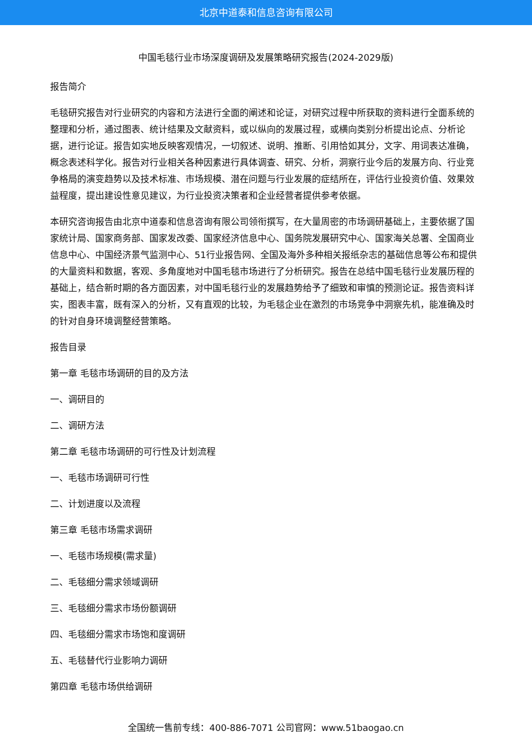北京中道泰和信息咨询有限公司
中国毛毯行业市场深度调研及发展策略研究报告(2024-2029版)
报告简介
毛毯研究报告对行业研究的内容和方法进行全面的阐述和论证，对研究过程中所获取的资料进行全面系统的整理和分析，通过图表、统计结果及文献资料，或以纵向的发展过程，或横向类别分析提出论点、分析论据，进行论证。报告如实地反映客观情况，一切叙述、说明、推断、引用恰如其分，文字、用词表达准确，概念表述科学化。报告对行业相关各种因素进行具体调查、研究、分析，洞察行业今后的发展方向、行业竞争格局的演变趋势以及技术标准、市场规模、潜在问题与行业发展的症结所在，评估行业投资价值、效果效益程度，提出建设性意见建议，为行业投资决策者和企业经营者提供参考依据。
本研究咨询报告由北京中道泰和信息咨询有限公司领衔撰写，在大量周密的市场调研基础上，主要依据了国家统计局、国家商务部、国家发改委、国家经济信息中心、国务院发展研究中心、国家海关总署、全国商业信息中心、中国经济景气监测中心、51行业报告网、全国及海外多种相关报纸杂志的基础信息等公布和提供的大量资料和数据，客观、多角度地对中国毛毯市场进行了分析研究。报告在总结中国毛毯行业发展历程的基础上，结合新时期的各方面因素，对中国毛毯行业的发展趋势给予了细致和审慎的预测论证。报告资料详实，图表丰富，既有深入的分析，又有直观的比较，为毛毯企业在激烈的市场竞争中洞察先机，能准确及时的针对自身环境调整经营策略。
报告目录
第一章 毛毯市场调研的目的及方法
一、调研目的
二、调研方法
第二章 毛毯市场调研的可行性及计划流程
一、毛毯市场调研可行性
二、计划进度以及流程
第三章 毛毯市场需求调研
一、毛毯市场规模(需求量)
二、毛毯细分需求领域调研
三、毛毯细分需求市场份额调研
四、毛毯细分需求市场饱和度调研
五、毛毯替代行业影响力调研
第四章 毛毯市场供给调研
全国统一售前专线：400-886-7071 公司官网：www.51baogao.cn